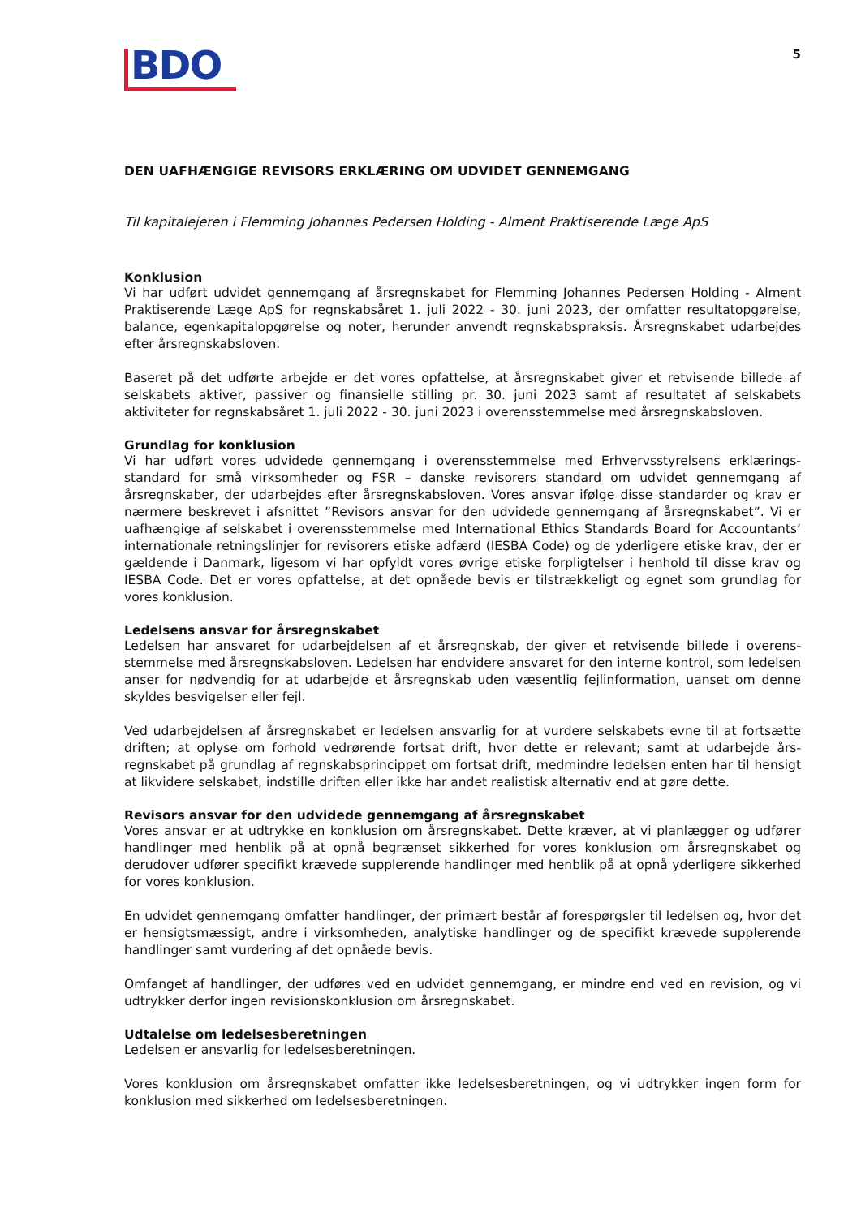BDO
5
DEN UAFHÆNGIGE REVISORS ERKLÆRING OM UDVIDET GENNEMGANG
Til kapitalejeren i Flemming Johannes Pedersen Holding - Alment Praktiserende Læge ApS
Konklusion
Vi har udført udvidet gennemgang af årsregnskabet for Flemming Johannes Pedersen Holding - Alment Praktiserende Læge ApS for regnskabsåret 1. juli 2022 - 30. juni 2023, der omfatter resultatopgørelse, balance, egenkapitalopgørelse og noter, herunder anvendt regnskabspraksis. Årsregnskabet udarbejdes efter årsregnskabsloven.
Baseret på det udførte arbejde er det vores opfattelse, at årsregnskabet giver et retvisende billede af selskabets aktiver, passiver og finansielle stilling pr. 30. juni 2023 samt af resultatet af selskabets aktiviteter for regnskabsåret 1. juli 2022 - 30. juni 2023 i overensstemmelse med årsregnskabsloven.
Grundlag for konklusion
Vi har udført vores udvidede gennemgang i overensstemmelse med Erhvervsstyrelsens erklærings­standard for små virksomheder og FSR – danske revisorers standard om udvidet gennemgang af årsregnskaber, der udarbejdes efter årsregnskabsloven. Vores ansvar ifølge disse standarder og krav er nærmere beskrevet i afsnittet ”Revisors ansvar for den udvidede gennemgang af årsregnskabet”. Vi er uafhængige af selskabet i overensstemmelse med International Ethics Standards Board for Accountants’ internationale retningslinjer for revisorers etiske adfærd (IESBA Code) og de yderligere etiske krav, der er gældende i Danmark, ligesom vi har opfyldt vores øvrige etiske forpligtelser i henhold til disse krav og IESBA Code. Det er vores opfattelse, at det opnåede bevis er tilstrækkeligt og egnet som grundlag for vores konklusion.
Ledelsens ansvar for årsregnskabet
Ledelsen har ansvaret for udarbejdelsen af et årsregnskab, der giver et retvisende billede i overens­stemmelse med årsregnskabsloven. Ledelsen har endvidere ansvaret for den interne kontrol, som ledelsen anser for nødvendig for at udarbejde et årsregnskab uden væsentlig fejlinformation, uanset om denne skyldes besvigelser eller fejl.
Ved udarbejdelsen af årsregnskabet er ledelsen ansvarlig for at vurdere selskabets evne til at fortsætte driften; at oplyse om forhold vedrørende fortsat drift, hvor dette er relevant; samt at udarbejde års­regnskabet på grundlag af regnskabsprincippet om fortsat drift, medmindre ledelsen enten har til hensigt at likvidere selskabet, indstille driften eller ikke har andet realistisk alternativ end at gøre dette.
Revisors ansvar for den udvidede gennemgang af årsregnskabet
Vores ansvar er at udtrykke en konklusion om årsregnskabet. Dette kræver, at vi planlægger og udfører handlinger med henblik på at opnå begrænset sikkerhed for vores konklusion om årsregnskabet og derudover udfører specifikt krævede supplerende handlinger med henblik på at opnå yderligere sikkerhed for vores konklusion.
En udvidet gennemgang omfatter handlinger, der primært består af forespørgsler til ledelsen og, hvor det er hensigtsmæssigt, andre i virksomheden, analytiske handlinger og de specifikt krævede supplerende handlinger samt vurdering af det opnåede bevis.
Omfanget af handlinger, der udføres ved en udvidet gennemgang, er mindre end ved en revision, og vi udtrykker derfor ingen revisionskonklusion om årsregnskabet.
Udtalelse om ledelsesberetningen
Ledelsen er ansvarlig for ledelsesberetningen.
Vores konklusion om årsregnskabet omfatter ikke ledelsesberetningen, og vi udtrykker ingen form for konklusion med sikkerhed om ledelsesberetningen.